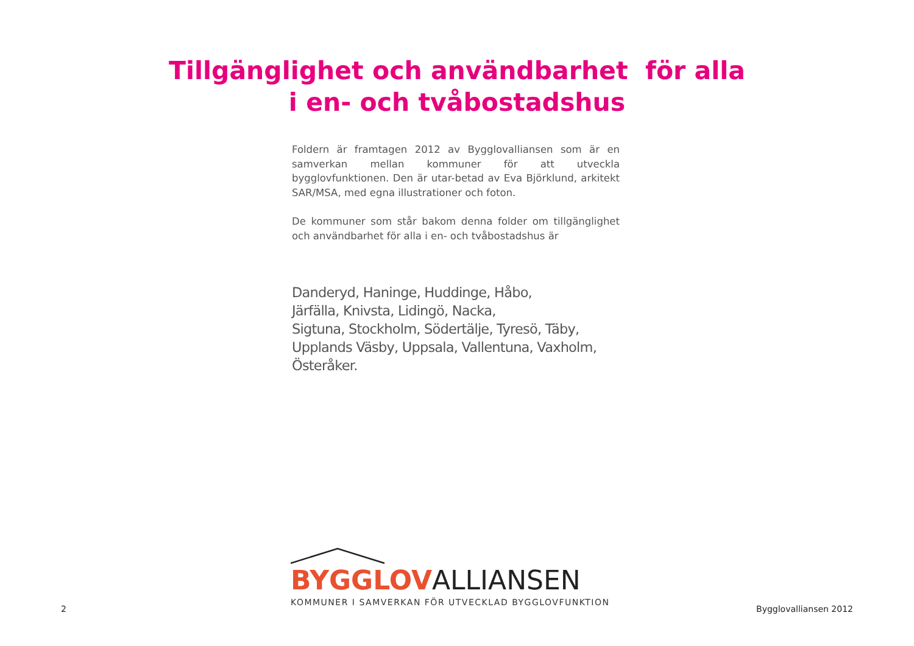Tillgänglighet och användbarhet för alla
i en- och tvåbostadshus
Foldern är framtagen 2012 av Bygglovalliansen som är en samverkan mellan kommuner för att utveckla bygglovfunktionen. Den är utar-betad av Eva Björklund, arkitekt SAR/MSA, med egna illustrationer och foton.
De kommuner som står bakom denna folder om tillgänglighet och användbarhet för alla i en- och tvåbostadshus är
Danderyd, Haninge, Huddinge, Håbo,
Järfälla, Knivsta, Lidingö, Nacka,
Sigtuna, Stockholm, Södertälje, Tyresö, Täby,
Upplands Väsby, Uppsala, Vallentuna, Vaxholm, Österåker.
BYGGLOV ALLIANSEN
KOMMUNER I SAMVERKAN FÖR UTVECKLAD BYGGLOVFUNKTION
2 Bygglovalliansen 2012